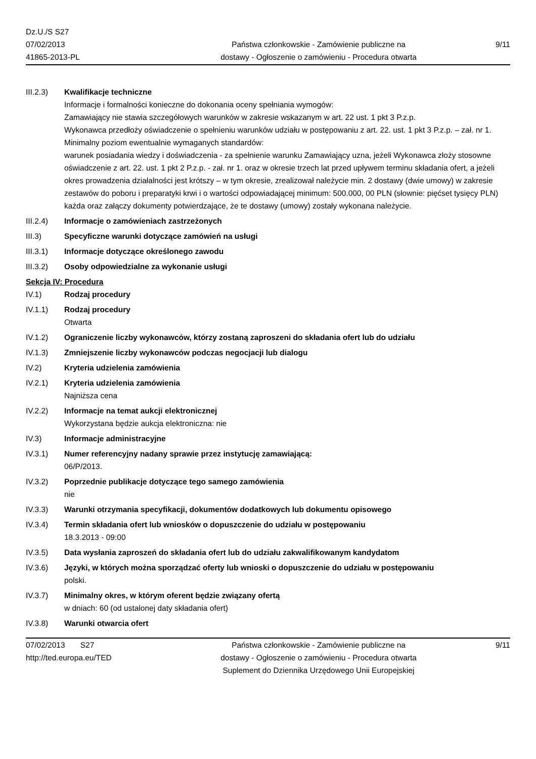Dz.U./S S27
07/02/2013
41865-2013-PL
Państwa członkowskie - Zamówienie publiczne na
dostawy - Ogłoszenie o zamówieniu - Procedura otwarta
9/11
III.2.3) Kwalifikacje techniczne
Informacje i formalności konieczne do dokonania oceny spełniania wymogów:
Zamawiający nie stawia szczegółowych warunków w zakresie wskazanym w art. 22 ust. 1 pkt 3 P.z.p.
Wykonawca przedłoży oświadczenie o spełnieniu warunków udziału w postępowaniu z art. 22. ust. 1 pkt 3 P.z.p. – zał. nr 1.
Minimalny poziom ewentualnie wymaganych standardów:
warunek posiadania wiedzy i doświadczenia - za spełnienie warunku Zamawiający uzna, jeżeli Wykonawca złoży stosowne oświadczenie z art. 22. ust. 1 pkt 2 P.z.p. - zał. nr 1. oraz w okresie trzech lat przed upływem terminu składania ofert, a jeżeli okres prowadzenia działalności jest krótszy – w tym okresie, zrealizował należycie min. 2 dostawy (dwie umowy) w zakresie zestawów do poboru i preparatyki krwi i o wartości odpowiadającej minimum: 500.000, 00 PLN (słownie: pięćset tysięcy PLN) każda oraz załączy dokumenty potwierdzające, że te dostawy (umowy) zostały wykonana należycie.
III.2.4) Informacje o zamówieniach zastrzeżonych
III.3) Specyficzne warunki dotyczące zamówień na usługi
III.3.1) Informacje dotyczące określonego zawodu
III.3.2) Osoby odpowiedzialne za wykonanie usługi
Sekcja IV: Procedura
IV.1) Rodzaj procedury
IV.1.1) Rodzaj procedury
Otwarta
IV.1.2) Ograniczenie liczby wykonawców, którzy zostaną zaproszeni do składania ofert lub do udziału
IV.1.3) Zmniejszenie liczby wykonawców podczas negocjacji lub dialogu
IV.2) Kryteria udzielenia zamówienia
IV.2.1) Kryteria udzielenia zamówienia
Najniższa cena
IV.2.2) Informacje na temat aukcji elektronicznej
Wykorzystana będzie aukcja elektroniczna: nie
IV.3) Informacje administracyjne
IV.3.1) Numer referencyjny nadany sprawie przez instytucję zamawiającą:
06/P/2013.
IV.3.2) Poprzednie publikacje dotyczące tego samego zamówienia
nie
IV.3.3) Warunki otrzymania specyfikacji, dokumentów dodatkowych lub dokumentu opisowego
IV.3.4) Termin składania ofert lub wniosków o dopuszczenie do udziału w postępowaniu
18.3.2013 - 09:00
IV.3.5) Data wysłania zaproszeń do składania ofert lub do udziału zakwalifikowanym kandydatom
IV.3.6) Języki, w których można sporządzać oferty lub wnioski o dopuszczenie do udziału w postępowaniu
polski.
IV.3.7) Minimalny okres, w którym oferent będzie związany ofertą
w dniach: 60 (od ustalonej daty składania ofert)
IV.3.8) Warunki otwarcia ofert
07/02/2013 S27
http://ted.europa.eu/TED
Państwa członkowskie - Zamówienie publiczne na
dostawy - Ogłoszenie o zamówieniu - Procedura otwarta
Suplement do Dziennika Urzędowego Unii Europejskiej
9/11